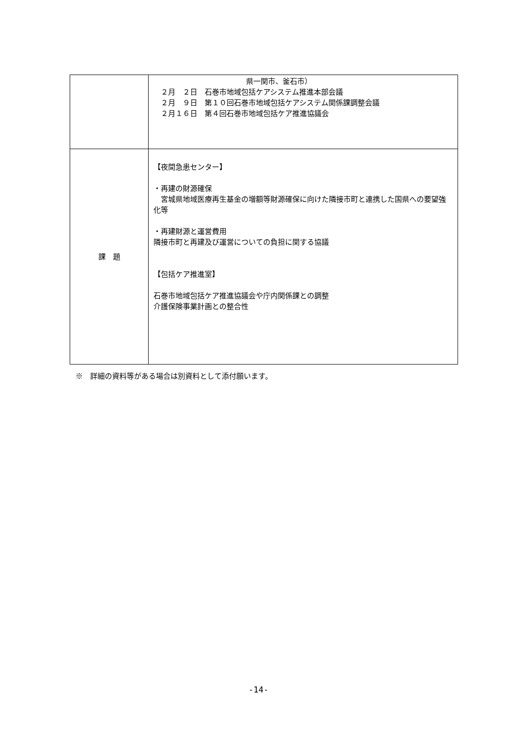| | 県一関市、釜石市） ２月 ２日 石巻市地域包括ケアシステム推進本部会議 ２月 ９日 第１０回石巻市地域包括ケアシステム関係課調整会議 ２月１６日 第４回石巻市地域包括ケア推進協議会 |
| 課 題 | 【夜間急患センター】 ・再建の財源確保 宮城県地域医療再生基金の増額等財源確保に向けた隣接市町と連携した国県への要望強化等 ・再建財源と運営費用 隣接市町と再建及び運営についての負担に関する協議 【包括ケア推進室】 石巻市地域包括ケア推進協議会や庁内関係課との調整 介護保険事業計画との整合性 |
※　詳細の資料等がある場合は別資料として添付願います。
-14-